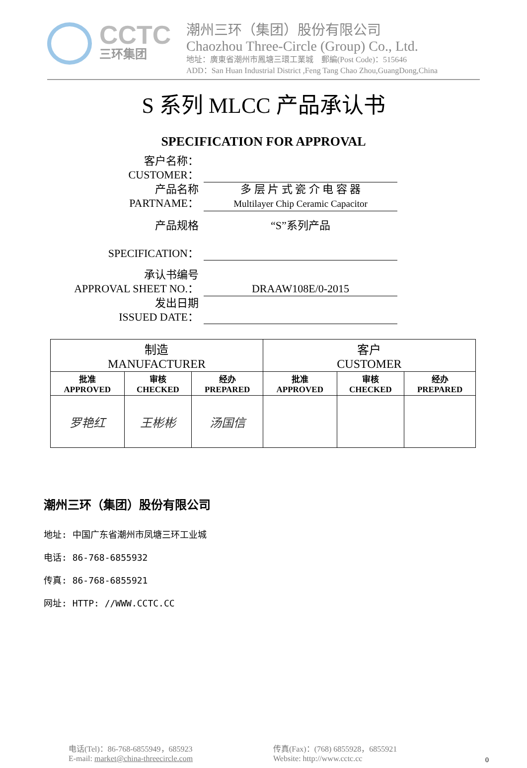CCTC
三环集团
潮州三环（集团）股份有限公司
Chaozhou Three-Circle (Group) Co., Ltd.
地址：廣東省潮州市鳳塘三環工業城 郵編(Post Code)：515646
ADD：San Huan Industrial District ,Feng Tang Chao Zhou,GuangDong,China
S 系列 MLCC 产品承认书
SPECIFICATION FOR APPROVAL
客户名称：
CUSTOMER：
产品名称
PARTNAME：
多 层 片 式 瓷 介 电 容 器
Multilayer Chip Ceramic Capacitor
产品规格
SPECIFICATION：
“S”系列产品
承认书编号
APPROVAL SHEET NO.：
DRAAW108E/0-2015
发出日期
ISSUED DATE：
| 制造 MANUFACTURER | | | 客户 CUSTOMER | | |
| 批准 APPROVED | 审核 CHECKED | 经办 PREPARED | 批准 APPROVED | 审核 CHECKED | 经办 PREPARED |
| 罗艳红 | 王彬彬 | 汤国信 | | | |
潮州三环（集团）股份有限公司
地址: 中国广东省潮州市凤塘三环工业城
电话: 86-768-6855932
传真: 86-768-6855921
网址: HTTP: //WWW.CCTC.CC
电话(Tel)：86-768-6855949，685923
E-mail: market@china-threecircle.com
传真(Fax)：(768) 6855928，6855921
Website: http://www.cctc.cc
0